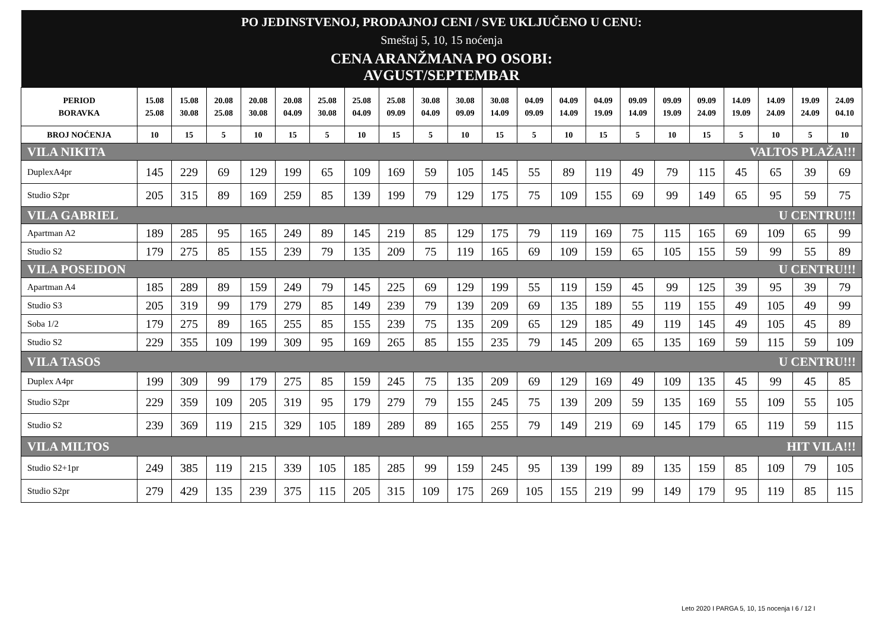| PO JEDINSTVENOJ, PRODAJNOJ CENI / SVE UKLJUČENO U CENU: | | | | | | | | | | | | | | | | | | | | | |
| Smeštaj 5, 10, 15 noćenja | | | | | | | | | | | | | | | | | | | | | |
| CENA ARANŽMANA PO OSOBI: AVGUST/SEPTEMBAR | | | | | | | | | | | | | | | | | | | | | |
| PERIOD BORAVKA | 15.08 25.08 | 15.08 30.08 | 20.08 25.08 | 20.08 30.08 | 20.08 04.09 | 25.08 30.08 | 25.08 04.09 | 25.08 09.09 | 30.08 04.09 | 30.08 09.09 | 30.08 14.09 | 04.09 09.09 | 04.09 14.09 | 04.09 19.09 | 09.09 14.09 | 09.09 19.09 | 09.09 24.09 | 14.09 19.09 | 14.09 24.09 | 19.09 24.09 | 24.09 04.10 |
| BROJ NOĆENJA | 10 | 15 | 5 | 10 | 15 | 5 | 10 | 15 | 5 | 10 | 15 | 5 | 10 | 15 | 5 | 10 | 15 | 5 | 10 | 5 | 10 |
| VILA NIKITA VALTOS PLAŽA!!! | | | | | | | | | | | | | | | | | | | | | |
| DuplexA4pr | 145 | 229 | 69 | 129 | 199 | 65 | 109 | 169 | 59 | 105 | 145 | 55 | 89 | 119 | 49 | 79 | 115 | 45 | 65 | 39 | 69 |
| Studio S2pr | 205 | 315 | 89 | 169 | 259 | 85 | 139 | 199 | 79 | 129 | 175 | 75 | 109 | 155 | 69 | 99 | 149 | 65 | 95 | 59 | 75 |
| VILA GABRIEL U CENTRU!!! | | | | | | | | | | | | | | | | | | | | | |
| Apartman A2 | 189 | 285 | 95 | 165 | 249 | 89 | 145 | 219 | 85 | 129 | 175 | 79 | 119 | 169 | 75 | 115 | 165 | 69 | 109 | 65 | 99 |
| Studio S2 | 179 | 275 | 85 | 155 | 239 | 79 | 135 | 209 | 75 | 119 | 165 | 69 | 109 | 159 | 65 | 105 | 155 | 59 | 99 | 55 | 89 |
| VILA POSEIDON U CENTRU!!! | | | | | | | | | | | | | | | | | | | | | |
| Apartman A4 | 185 | 289 | 89 | 159 | 249 | 79 | 145 | 225 | 69 | 129 | 199 | 55 | 119 | 159 | 45 | 99 | 125 | 39 | 95 | 39 | 79 |
| Studio S3 | 205 | 319 | 99 | 179 | 279 | 85 | 149 | 239 | 79 | 139 | 209 | 69 | 135 | 189 | 55 | 119 | 155 | 49 | 105 | 49 | 99 |
| Soba 1/2 | 179 | 275 | 89 | 165 | 255 | 85 | 155 | 239 | 75 | 135 | 209 | 65 | 129 | 185 | 49 | 119 | 145 | 49 | 105 | 45 | 89 |
| Studio S2 | 229 | 355 | 109 | 199 | 309 | 95 | 169 | 265 | 85 | 155 | 235 | 79 | 145 | 209 | 65 | 135 | 169 | 59 | 115 | 59 | 109 |
| VILA TASOS U CENTRU!!! | | | | | | | | | | | | | | | | | | | | | |
| Duplex A4pr | 199 | 309 | 99 | 179 | 275 | 85 | 159 | 245 | 75 | 135 | 209 | 69 | 129 | 169 | 49 | 109 | 135 | 45 | 99 | 45 | 85 |
| Studio S2pr | 229 | 359 | 109 | 205 | 319 | 95 | 179 | 279 | 79 | 155 | 245 | 75 | 139 | 209 | 59 | 135 | 169 | 55 | 109 | 55 | 105 |
| Studio S2 | 239 | 369 | 119 | 215 | 329 | 105 | 189 | 289 | 89 | 165 | 255 | 79 | 149 | 219 | 69 | 145 | 179 | 65 | 119 | 59 | 115 |
| VILA MILTOS HIT VILA!!! | | | | | | | | | | | | | | | | | | | | | |
| Studio S2+1pr | 249 | 385 | 119 | 215 | 339 | 105 | 185 | 285 | 99 | 159 | 245 | 95 | 139 | 199 | 89 | 135 | 159 | 85 | 109 | 79 | 105 |
| Studio S2pr | 279 | 429 | 135 | 239 | 375 | 115 | 205 | 315 | 109 | 175 | 269 | 105 | 155 | 219 | 99 | 149 | 179 | 95 | 119 | 85 | 115 |
Leto 2020 I PARGA 5, 10, 15 nocenja I 6 / 12 I